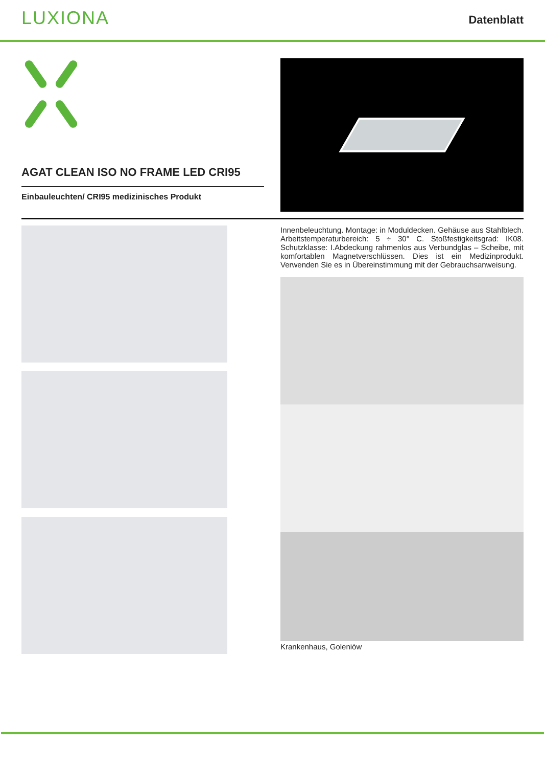LUXIONA
Datenblatt
AGAT CLEAN ISO NO FRAME LED CRI95
Einbauleuchten/ CRI95 medizinisches Produkt
Innenbeleuchtung. Montage: in Moduldecken. Gehäuse aus Stahlblech. Arbeitstemperaturbereich: 5 ÷ 30° C. Stoßfestigkeitsgrad: IK08. Schutzklasse: I.Abdeckung rahmenlos aus Verbundglas – Scheibe, mit komfortablen Magnetverschlüssen. Dies ist ein Medizinprodukt. Verwenden Sie es in Übereinstimmung mit der Gebrauchsanweisung.
Krankenhaus, Goleniów